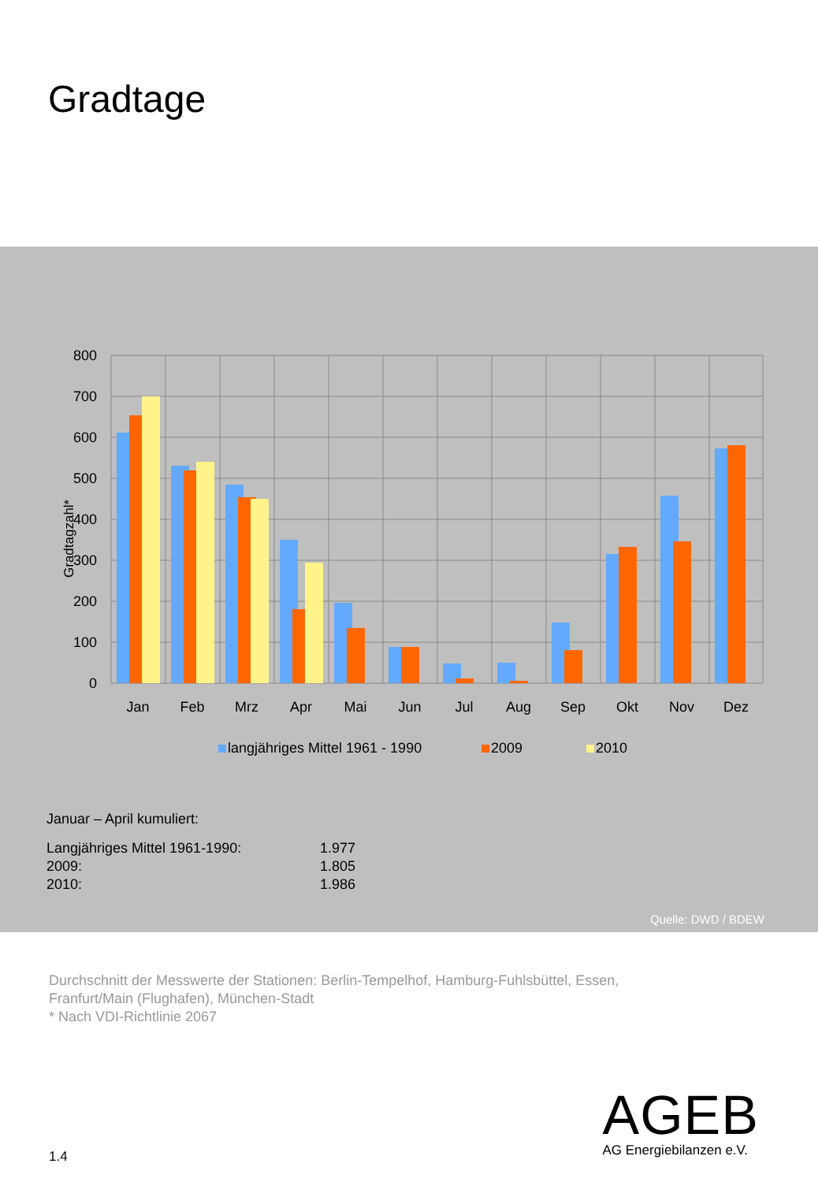Gradtage
0
100
200
300
400
500
600
700
800
Gradtagzahl*
Jan
Feb
Mrz
Apr
Mai
Jun
Jul
Aug
Sep
Okt
Nov
Dez
langjähriges Mittel 1961 - 1990
2009
2010
Januar – April kumuliert:
| Langjähriges Mittel 1961-1990: | 1.977 |
| 2009: | 1.805 |
| 2010: | 1.986 |
Quelle: DWD / BDEW
Durchschnitt der Messwerte der Stationen: Berlin-Tempelhof, Hamburg-Fuhlsbüttel, Essen,
Franfurt/Main (Flughafen), München-Stadt
* Nach VDI-Richtlinie 2067
AGEB
AG Energiebilanzen e.V.
1.4